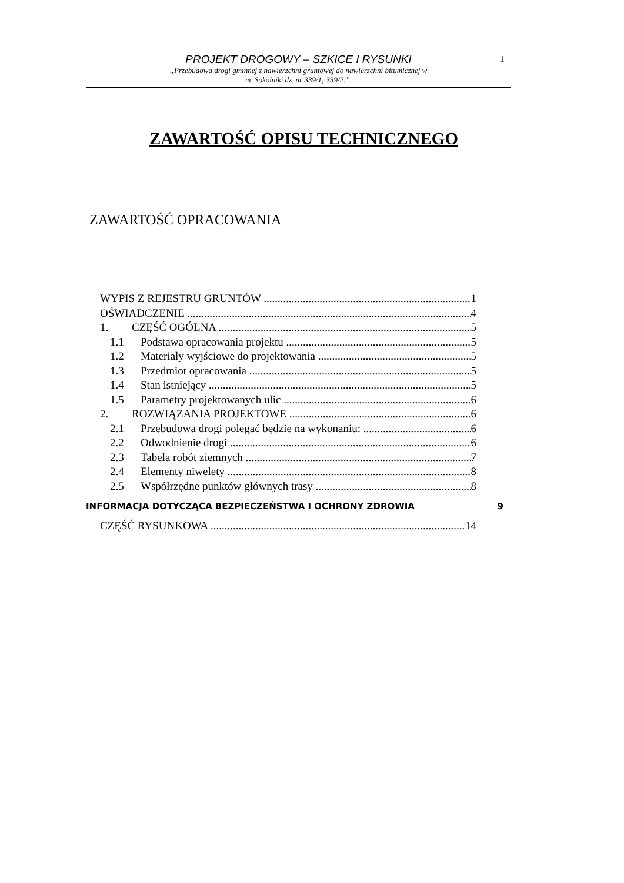1
PROJEKT DROGOWY – SZKICE I RYSUNKI
„Przebudowa drogi gminnej z nawierzchni gruntowej do nawierzchni bitumicznej w
m. Sokolniki dz. nr 339/1; 339/2.”.
ZAWARTOŚĆ OPISU TECHNICZNEGO
ZAWARTOŚĆ OPRACOWANIA
WYPIS Z REJESTRU GRUNTÓW 1
OŚWIADCZENIE 4
1. CZĘŚĆ OGÓLNA 5
1.1 Podstawa opracowania projektu 5
1.2 Materiały wyjściowe do projektowania 5
1.3 Przedmiot opracowania 5
1.4 Stan istniejący 5
1.5 Parametry projektowanych ulic 6
2. ROZWIĄZANIA PROJEKTOWE 6
2.1 Przebudowa drogi polegać będzie na wykonaniu: 6
2.2 Odwodnienie drogi 6
2.3 Tabela robót ziemnych 7
2.4 Elementy niwelety 8
2.5 Współrzędne punktów głównych trasy 8
INFORMACJA DOTYCZĄCA BEZPIECZEŃSTWA I OCHRONY ZDROWIA 9
CZĘŚĆ RYSUNKOWA 14